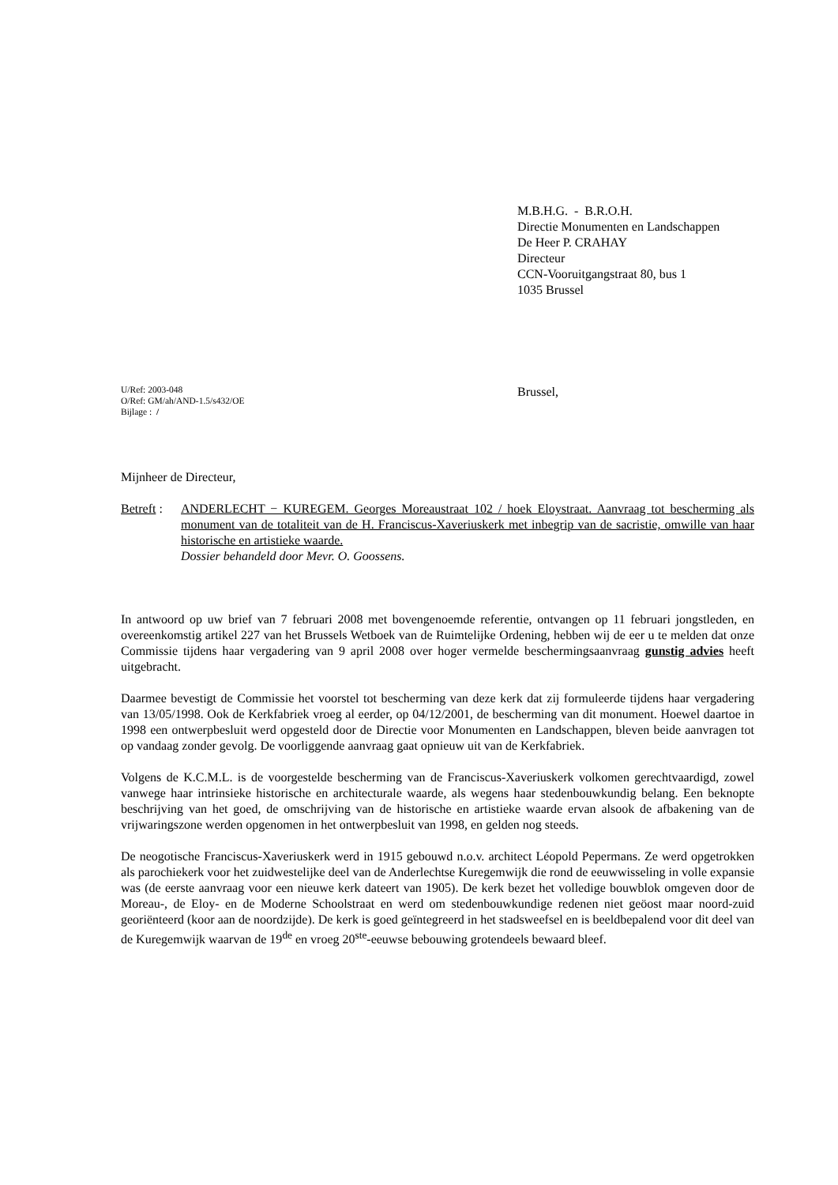M.B.H.G. - B.R.O.H.
Directie Monumenten en Landschappen
De Heer P. CRAHAY
Directeur
CCN-Vooruitgangstraat 80, bus 1
1035 Brussel
U/Ref: 2003-048
O/Ref: GM/ah/AND-1.5/s432/OE
Bijlage : /
Brussel,
Mijnheer de Directeur,
Betreft :
ANDERLECHT − KUREGEM. Georges Moreaustraat 102 / hoek Eloystraat. Aanvraag tot bescherming als monument van de totaliteit van de H. Franciscus-Xaveriuskerk met inbegrip van de sacristie, omwille van haar historische en artistieke waarde.
Dossier behandeld door Mevr. O. Goossens.
In antwoord op uw brief van 7 februari 2008 met bovengenoemde referentie, ontvangen op 11 februari jongstleden, en overeenkomstig artikel 227 van het Brussels Wetboek van de Ruimtelijke Ordening, hebben wij de eer u te melden dat onze Commissie tijdens haar vergadering van 9 april 2008 over hoger vermelde beschermingsaanvraag gunstig advies heeft uitgebracht.
Daarmee bevestigt de Commissie het voorstel tot bescherming van deze kerk dat zij formuleerde tijdens haar vergadering van 13/05/1998. Ook de Kerkfabriek vroeg al eerder, op 04/12/2001, de bescherming van dit monument. Hoewel daartoe in 1998 een ontwerpbesluit werd opgesteld door de Directie voor Monumenten en Landschappen, bleven beide aanvragen tot op vandaag zonder gevolg. De voorliggende aanvraag gaat opnieuw uit van de Kerkfabriek.
Volgens de K.C.M.L. is de voorgestelde bescherming van de Franciscus-Xaveriuskerk volkomen gerechtvaardigd, zowel vanwege haar intrinsieke historische en architecturale waarde, als wegens haar stedenbouwkundig belang. Een beknopte beschrijving van het goed, de omschrijving van de historische en artistieke waarde ervan alsook de afbakening van de vrijwaringszone werden opgenomen in het ontwerpbesluit van 1998, en gelden nog steeds.
De neogotische Franciscus-Xaveriuskerk werd in 1915 gebouwd n.o.v. architect Léopold Pepermans. Ze werd opgetrokken als parochiekerk voor het zuidwestelijke deel van de Anderlechtse Kuregemwijk die rond de eeuwwisseling in volle expansie was (de eerste aanvraag voor een nieuwe kerk dateert van 1905). De kerk bezet het volledige bouwblok omgeven door de Moreau-, de Eloy- en de Moderne Schoolstraat en werd om stedenbouwkundige redenen niet geöost maar noord-zuid georiënteerd (koor aan de noordzijde). De kerk is goed geïntegreerd in het stadsweefsel en is beeldbepalend voor dit deel van de Kuregemwijk waarvan de 19<sup>de</sup> en vroeg 20<sup>ste</sup>-eeuwse bebouwing grotendeels bewaard bleef.